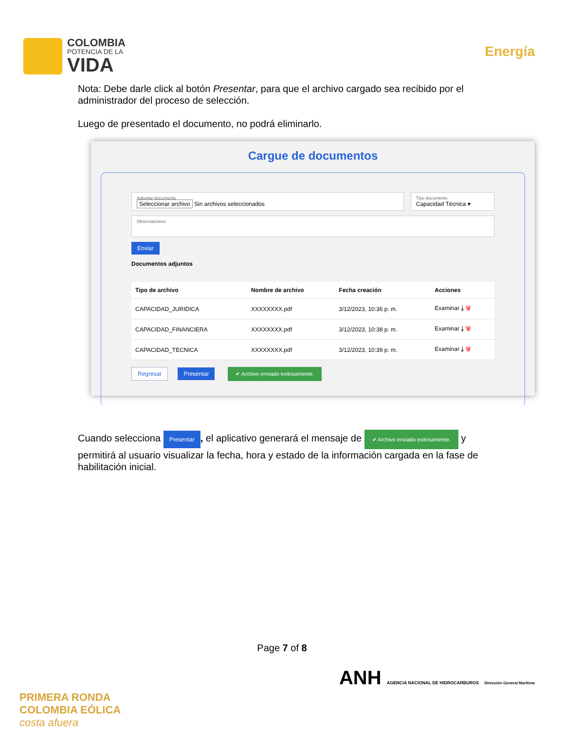COLOMBIA
POTENCIA DE LA
VIDA
Energía
Nota: Debe darle click al botón Presentar, para que el archivo cargado sea recibido por el administrador del proceso de selección.
Luego de presentado el documento, no podrá eliminarlo.
Cargue de documentos
Adjuntar documento
Seleccionar archivo Sin archivos seleccionados
Tipo documento
Capacidad Técnica ▾
Observaciones
Enviar
Documentos adjuntos
| Tipo de archivo | Nombre de archivo | Fecha creación | Acciones |
| --- | --- | --- | --- |
| CAPACIDAD_JURIDICA | XXXXXXXX.pdf | 3/12/2023, 10:36 p. m. | Examinar ⤓ 🗑 |
| CAPACIDAD_FINANCIERA | XXXXXXXX.pdf | 3/12/2023, 10:38 p. m. | Examinar ⤓ 🗑 |
| CAPACIDAD_TECNICA | XXXXXXXX.pdf | 3/12/2023, 10:39 p. m. | Examinar ⤓ 🗑 |
Regresar Presentar ✔ Archivo enviado exitosamente.
Cuando selecciona Presentar, el aplicativo generará el mensaje de ✔ Archivo enviado exitosamente. y permitirá al usuario visualizar la fecha, hora y estado de la información cargada en la fase de habilitación inicial.
Page 7 of 8
PRIMERA RONDA
COLOMBIA EÓLICA
costa afuera
ANH AGENCIA NACIONAL DE HIDROCARBUROS Dirección General Marítima